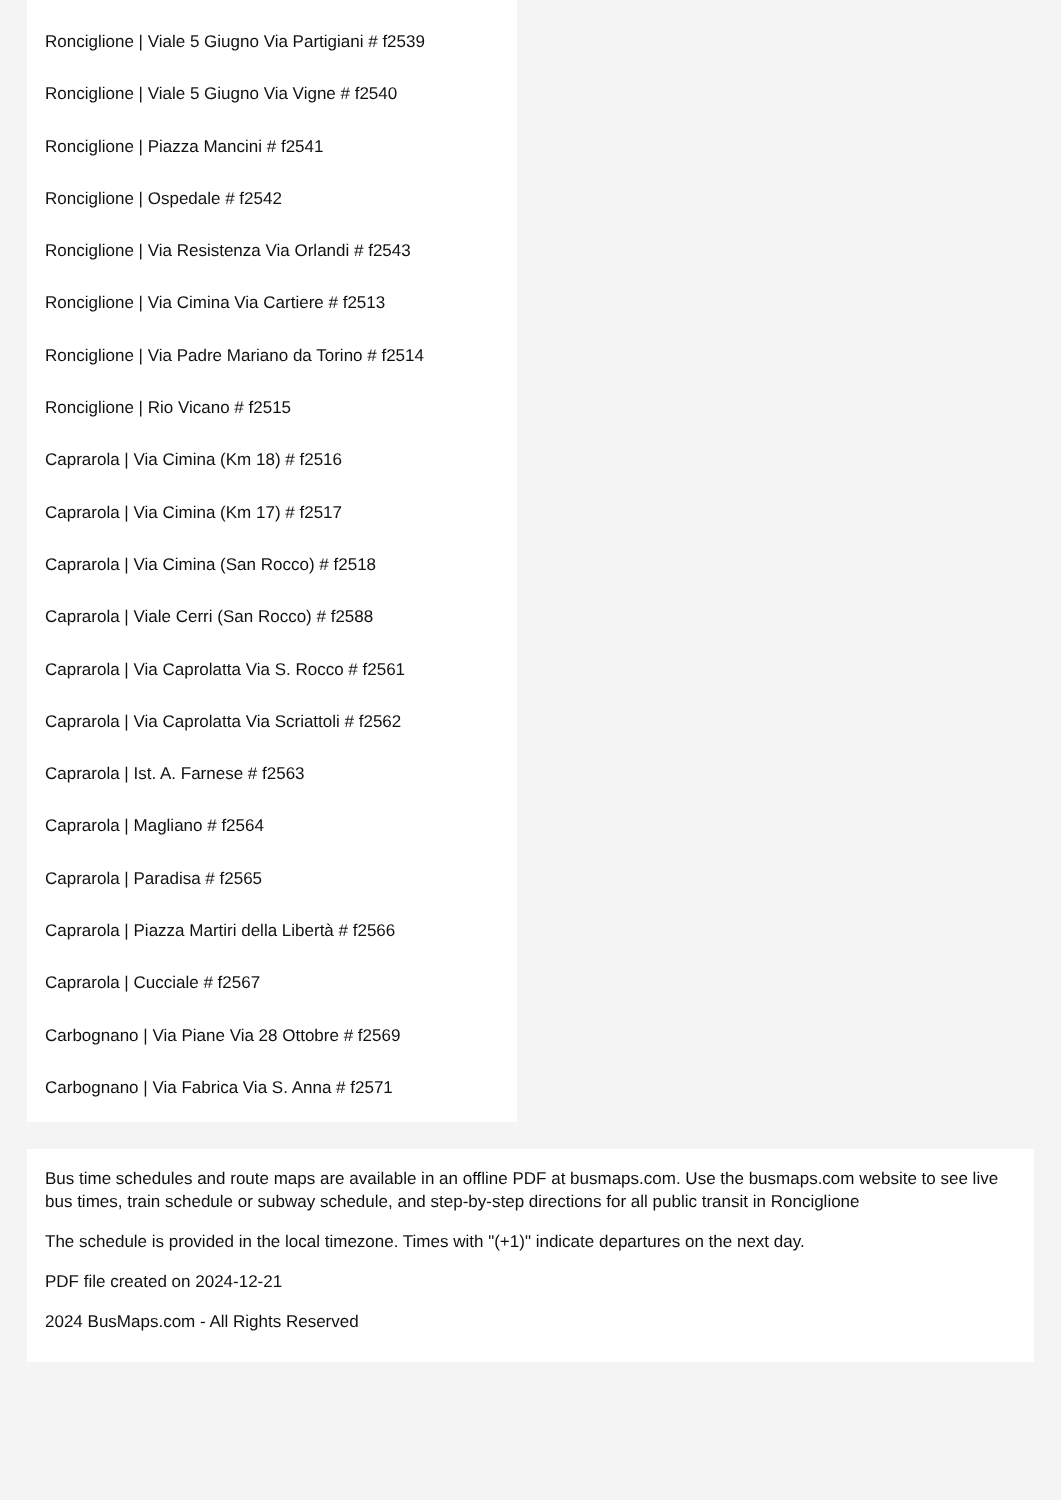Ronciglione | Viale 5 Giugno Via Partigiani # f2539
Ronciglione | Viale 5 Giugno Via Vigne # f2540
Ronciglione | Piazza Mancini # f2541
Ronciglione | Ospedale # f2542
Ronciglione | Via Resistenza Via Orlandi # f2543
Ronciglione | Via Cimina Via Cartiere # f2513
Ronciglione | Via Padre Mariano da Torino # f2514
Ronciglione | Rio Vicano # f2515
Caprarola | Via Cimina (Km 18) # f2516
Caprarola | Via Cimina (Km 17) # f2517
Caprarola | Via Cimina (San Rocco) # f2518
Caprarola | Viale Cerri (San Rocco) # f2588
Caprarola | Via Caprolatta Via S. Rocco # f2561
Caprarola | Via Caprolatta Via Scriattoli # f2562
Caprarola | Ist. A. Farnese # f2563
Caprarola | Magliano # f2564
Caprarola | Paradisa # f2565
Caprarola | Piazza Martiri della Libertà # f2566
Caprarola | Cucciale # f2567
Carbognano | Via Piane Via 28 Ottobre # f2569
Carbognano | Via Fabrica Via S. Anna # f2571
Bus time schedules and route maps are available in an offline PDF at busmaps.com. Use the busmaps.com website to see live bus times, train schedule or subway schedule, and step-by-step directions for all public transit in Ronciglione
The schedule is provided in the local timezone. Times with "(+1)" indicate departures on the next day.
PDF file created on 2024-12-21
2024 BusMaps.com - All Rights Reserved